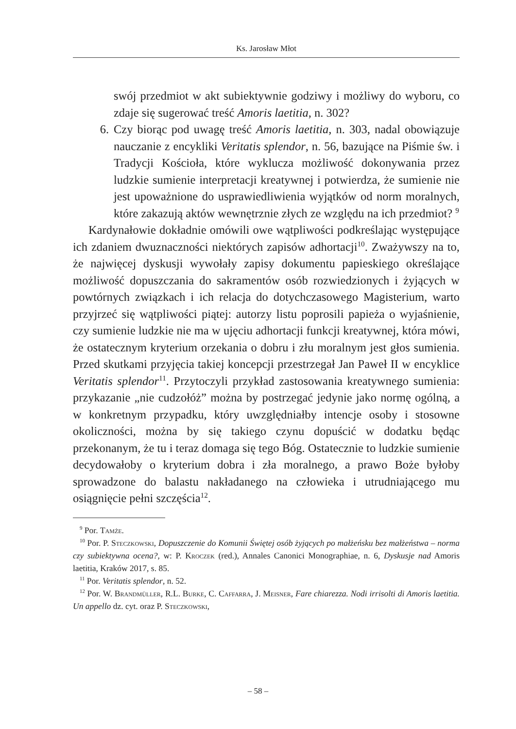Ks. Jarosław Młot
swój przedmiot w akt subiektywnie godziwy i możliwy do wyboru, co zdaje się sugerować treść Amoris laetitia, n. 302?
6. Czy biorąc pod uwagę treść Amoris laetitia, n. 303, nadal obowiązuje nauczanie z encykliki Veritatis splendor, n. 56, bazujące na Piśmie św. i Tradycji Kościoła, które wyklucza możliwość dokonywania przez ludzkie sumienie interpretacji kreatywnej i potwierdza, że sumienie nie jest upoważnione do usprawiedliwienia wyjątków od norm moralnych, które zakazują aktów wewnętrznie złych ze względu na ich przedmiot? <sup>9</sup>
Kardynałowie dokładnie omówili owe wątpliwości podkreślając występujące ich zdaniem dwuznaczności niektórych zapisów adhortacji<sup>10</sup>. Zważywszy na to, że najwięcej dyskusji wywołały zapisy dokumentu papieskiego określające możliwość dopuszczania do sakramentów osób rozwiedzionych i żyjących w powtórnych związkach i ich relacja do dotychczasowego Magisterium, warto przyjrzeć się wątpliwości piątej: autorzy listu poprosili papieża o wyjaśnienie, czy sumienie ludzkie nie ma w ujęciu adhortacji funkcji kreatywnej, która mówi, że ostatecznym kryterium orzekania o dobru i złu moralnym jest głos sumienia. Przed skutkami przyjęcia takiej koncepcji przestrzegał Jan Paweł II w encyklice Veritatis splendor<sup>11</sup>. Przytoczyli przykład zastosowania kreatywnego sumienia: przykazanie „nie cudzołóż” można by postrzegać jedynie jako normę ogólną, a w konkretnym przypadku, który uwzględniałby intencje osoby i stosowne okoliczności, można by się takiego czynu dopuścić w dodatku będąc przekonanym, że tu i teraz domaga się tego Bóg. Ostatecznie to ludzkie sumienie decydowałoby o kryterium dobra i zła moralnego, a prawo Boże byłoby sprowadzone do balastu nakładanego na człowieka i utrudniającego mu osiągnięcie pełni szczęścia<sup>12</sup>.
<sup>9</sup> Por. Tamże.
<sup>10</sup> Por. P. Steczkowski, Dopuszczenie do Komunii Świętej osób żyjących po małżeńsku bez małżeństwa – norma czy subiektywna ocena?, w: P. Kroczek (red.), Annales Canonici Monographiae, n. 6, Dyskusje nad Amoris laetitia, Kraków 2017, s. 85.
<sup>11</sup> Por. Veritatis splendor, n. 52.
<sup>12</sup> Por. W. Brandmüller, R.L. Burke, C. Caffarra, J. Meisner, Fare chiarezza. Nodi irrisolti di Amoris laetitia. Un appello dz. cyt. oraz P. Steczkowski,
– 58 –